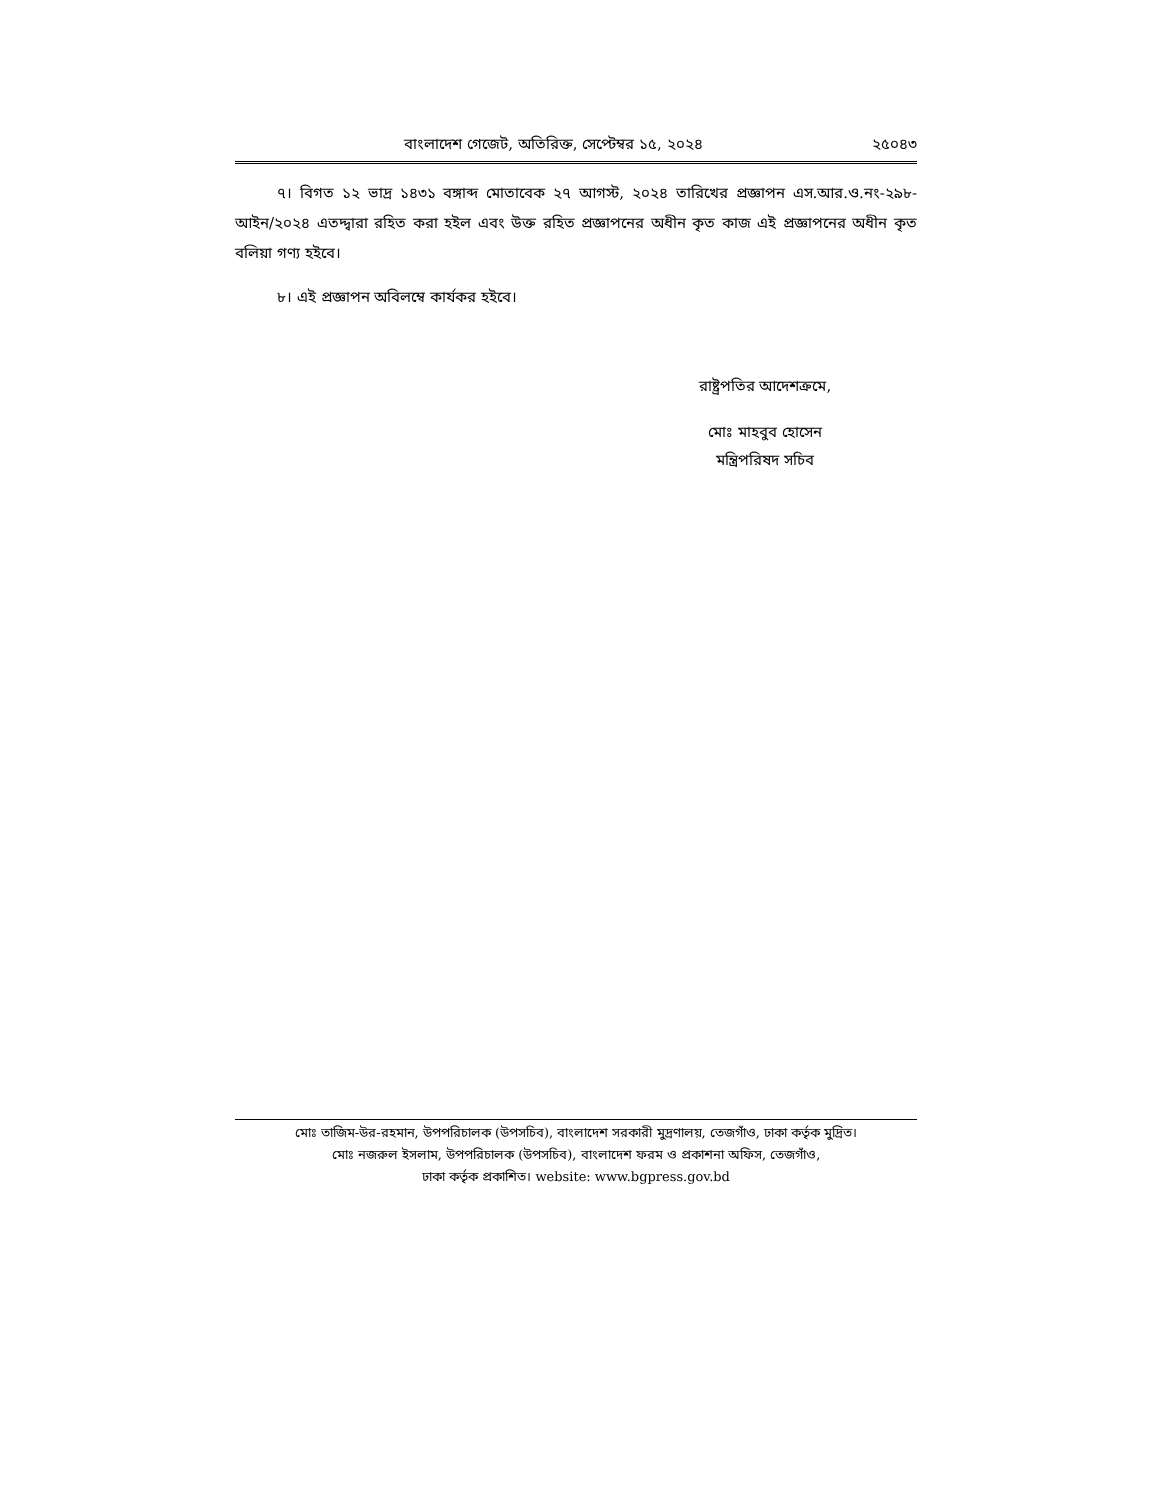বাংলাদেশ গেজেট, অতিরিক্ত, সেপ্টেম্বর ১৫, ২০২৪ ২৫০৪৩
৭। বিগত ১২ ভাদ্র ১৪৩১ বঙ্গাব্দ মোতাবেক ২৭ আগস্ট, ২০২৪ তারিখের প্রজ্ঞাপন এস.আর.ও.নং-২৯৮-আইন/২০২৪ এতদ্দ্বারা রহিত করা হইল এবং উক্ত রহিত প্রজ্ঞাপনের অধীন কৃত কাজ এই প্রজ্ঞাপনের অধীন কৃত বলিয়া গণ্য হইবে।
৮। এই প্রজ্ঞাপন অবিলম্বে কার্যকর হইবে।
রাষ্ট্রপতির আদেশক্রমে,
মোঃ মাহবুব হোসেন
মন্ত্রিপরিষদ সচিব
মোঃ তাজিম-উর-রহমান, উপপরিচালক (উপসচিব), বাংলাদেশ সরকারী মুদ্রণালয়, তেজগাঁও, ঢাকা কর্তৃক মুদ্রিত।
মোঃ নজরুল ইসলাম, উপপরিচালক (উপসচিব), বাংলাদেশ ফরম ও প্রকাশনা অফিস, তেজগাঁও,
ঢাকা কর্তৃক প্রকাশিত। website: www.bgpress.gov.bd